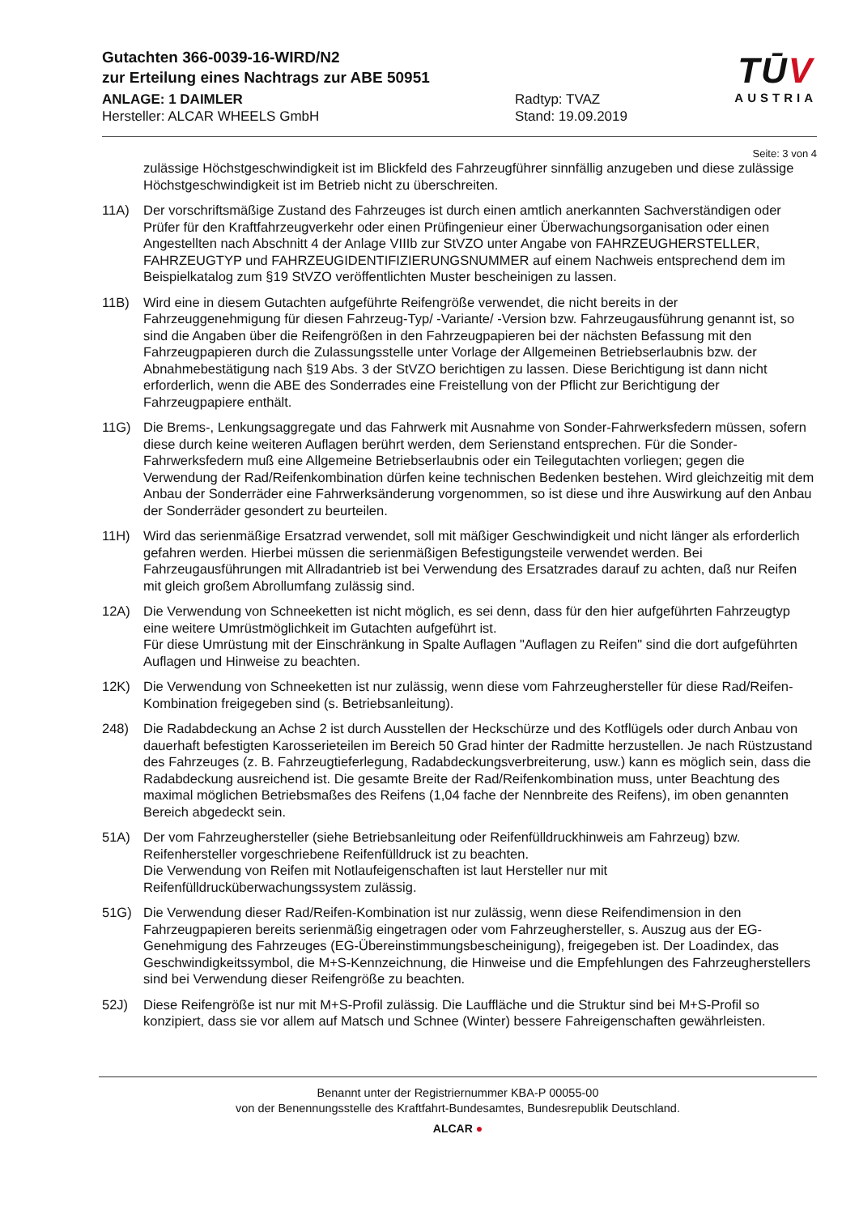TŪV
AUSTRIA
Gutachten 366-0039-16-WIRD/N2
zur Erteilung eines Nachtrags zur ABE 50951
ANLAGE: 1 DAIMLER
Hersteller: ALCAR WHEELS GmbH
Radtyp: TVAZ
Stand: 19.09.2019
Seite: 3 von 4
zulässige Höchstgeschwindigkeit ist im Blickfeld des Fahrzeugführer sinnfällig anzugeben und diese zulässige Höchstgeschwindigkeit ist im Betrieb nicht zu überschreiten.
11A) Der vorschriftsmäßige Zustand des Fahrzeuges ist durch einen amtlich anerkannten Sachverständigen oder Prüfer für den Kraftfahrzeugverkehr oder einen Prüfingenieur einer Überwachungsorganisation oder einen Angestellten nach Abschnitt 4 der Anlage VIIIb zur StVZO unter Angabe von FAHRZEUGHERSTELLER, FAHRZEUGTYP und FAHRZEUGIDENTIFIZIERUNGSNUMMER auf einem Nachweis entsprechend dem im Beispielkatalog zum §19 StVZO veröffentlichten Muster bescheinigen zu lassen.
11B) Wird eine in diesem Gutachten aufgeführte Reifengröße verwendet, die nicht bereits in der Fahrzeuggenehmigung für diesen Fahrzeug-Typ/ -Variante/ -Version bzw. Fahrzeugausführung genannt ist, so sind die Angaben über die Reifengrößen in den Fahrzeugpapieren bei der nächsten Befassung mit den Fahrzeugpapieren durch die Zulassungsstelle unter Vorlage der Allgemeinen Betriebserlaubnis bzw. der Abnahmebestätigung nach §19 Abs. 3 der StVZO berichtigen zu lassen. Diese Berichtigung ist dann nicht erforderlich, wenn die ABE des Sonderrades eine Freistellung von der Pflicht zur Berichtigung der Fahrzeugpapiere enthält.
11G) Die Brems-, Lenkungsaggregate und das Fahrwerk mit Ausnahme von Sonder-Fahrwerksfedern müssen, sofern diese durch keine weiteren Auflagen berührt werden, dem Serienstand entsprechen. Für die Sonder-Fahrwerksfedern muß eine Allgemeine Betriebserlaubnis oder ein Teilegutachten vorliegen; gegen die Verwendung der Rad/Reifenkombination dürfen keine technischen Bedenken bestehen. Wird gleichzeitig mit dem Anbau der Sonderräder eine Fahrwerksänderung vorgenommen, so ist diese und ihre Auswirkung auf den Anbau der Sonderräder gesondert zu beurteilen.
11H) Wird das serienmäßige Ersatzrad verwendet, soll mit mäßiger Geschwindigkeit und nicht länger als erforderlich gefahren werden. Hierbei müssen die serienmäßigen Befestigungsteile verwendet werden. Bei Fahrzeugausführungen mit Allradantrieb ist bei Verwendung des Ersatzrades darauf zu achten, daß nur Reifen mit gleich großem Abrollumfang zulässig sind.
12A) Die Verwendung von Schneeketten ist nicht möglich, es sei denn, dass für den hier aufgeführten Fahrzeugtyp eine weitere Umrüstmöglichkeit im Gutachten aufgeführt ist.
Für diese Umrüstung mit der Einschränkung in Spalte Auflagen "Auflagen zu Reifen" sind die dort aufgeführten Auflagen und Hinweise zu beachten.
12K) Die Verwendung von Schneeketten ist nur zulässig, wenn diese vom Fahrzeughersteller für diese Rad/Reifen-Kombination freigegeben sind (s. Betriebsanleitung).
248) Die Radabdeckung an Achse 2 ist durch Ausstellen der Heckschürze und des Kotflügels oder durch Anbau von dauerhaft befestigten Karosserieteilen im Bereich 50 Grad hinter der Radmitte herzustellen. Je nach Rüstzustand des Fahrzeuges (z. B. Fahrzeugtieferlegung, Radabdeckungsverbreiterung, usw.) kann es möglich sein, dass die Radabdeckung ausreichend ist. Die gesamte Breite der Rad/Reifenkombination muss, unter Beachtung des maximal möglichen Betriebsmaßes des Reifens (1,04 fache der Nennbreite des Reifens), im oben genannten Bereich abgedeckt sein.
51A) Der vom Fahrzeughersteller (siehe Betriebsanleitung oder Reifenfülldruckhinweis am Fahrzeug) bzw. Reifenhersteller vorgeschriebene Reifenfülldruck ist zu beachten.
Die Verwendung von Reifen mit Notlaufeigenschaften ist laut Hersteller nur mit Reifenfülldrucküberwachungssystem zulässig.
51G) Die Verwendung dieser Rad/Reifen-Kombination ist nur zulässig, wenn diese Reifendimension in den Fahrzeugpapieren bereits serienmäßig eingetragen oder vom Fahrzeughersteller, s. Auszug aus der EG-Genehmigung des Fahrzeuges (EG-Übereinstimmungsbescheinigung), freigegeben ist. Der Loadindex, das Geschwindigkeitssymbol, die M+S-Kennzeichnung, die Hinweise und die Empfehlungen des Fahrzeugherstellers sind bei Verwendung dieser Reifengröße zu beachten.
52J) Diese Reifengröße ist nur mit M+S-Profil zulässig. Die Lauffläche und die Struktur sind bei M+S-Profil so konzipiert, dass sie vor allem auf Matsch und Schnee (Winter) bessere Fahreigenschaften gewährleisten.
Benannt unter der Registriernummer KBA-P 00055-00
von der Benennungsstelle des Kraftfahrt-Bundesamtes, Bundesrepublik Deutschland.
ALCAR ●